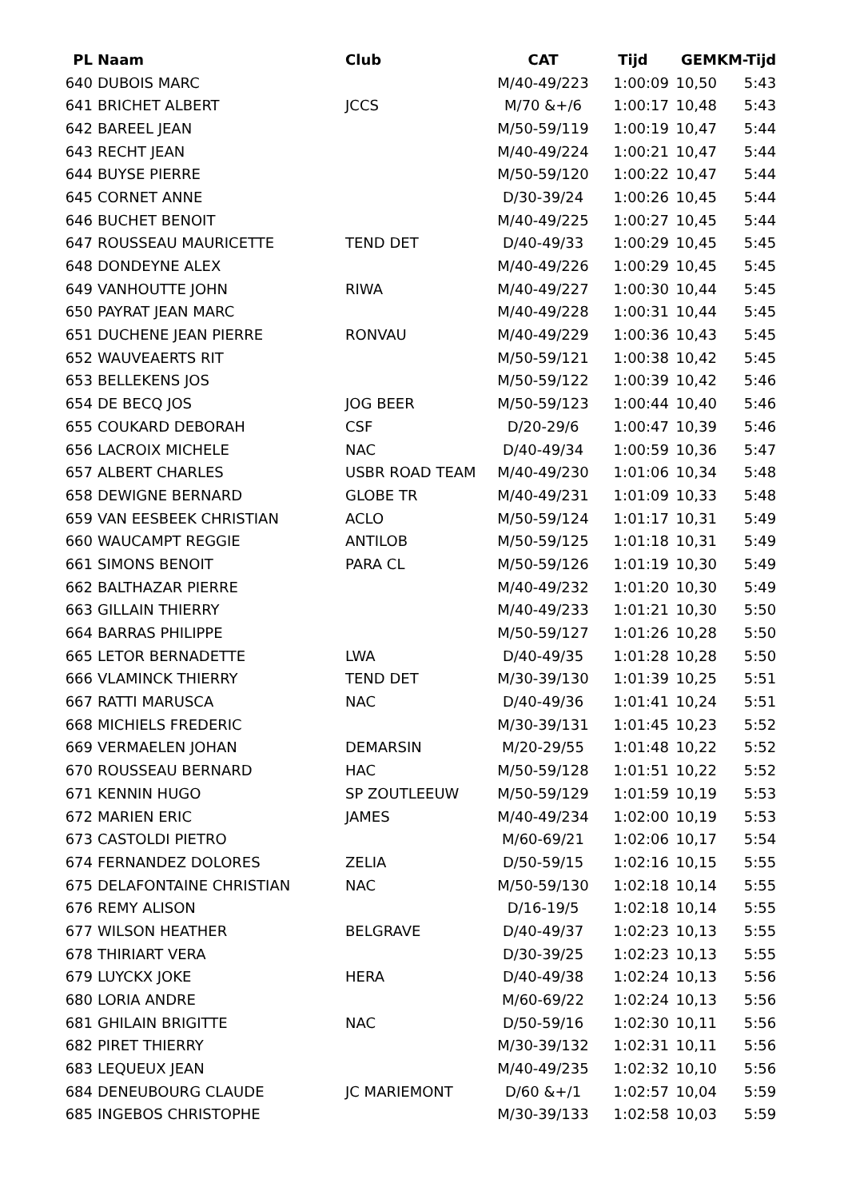| PL | Naam | Club | CAT | Tijd | GEM | KM-Tijd |
| --- | --- | --- | --- | --- | --- | --- |
| 640 | DUBOIS MARC | | M/40-49/223 | 1:00:09 | 10,50 | 5:43 |
| 641 | BRICHET ALBERT | JCCS | M/70 &+/6 | 1:00:17 | 10,48 | 5:43 |
| 642 | BAREEL JEAN | | M/50-59/119 | 1:00:19 | 10,47 | 5:44 |
| 643 | RECHT JEAN | | M/40-49/224 | 1:00:21 | 10,47 | 5:44 |
| 644 | BUYSE PIERRE | | M/50-59/120 | 1:00:22 | 10,47 | 5:44 |
| 645 | CORNET ANNE | | D/30-39/24 | 1:00:26 | 10,45 | 5:44 |
| 646 | BUCHET BENOIT | | M/40-49/225 | 1:00:27 | 10,45 | 5:44 |
| 647 | ROUSSEAU MAURICETTE | TEND DET | D/40-49/33 | 1:00:29 | 10,45 | 5:45 |
| 648 | DONDEYNE ALEX | | M/40-49/226 | 1:00:29 | 10,45 | 5:45 |
| 649 | VANHOUTTE JOHN | RIWA | M/40-49/227 | 1:00:30 | 10,44 | 5:45 |
| 650 | PAYRAT JEAN MARC | | M/40-49/228 | 1:00:31 | 10,44 | 5:45 |
| 651 | DUCHENE JEAN PIERRE | RONVAU | M/40-49/229 | 1:00:36 | 10,43 | 5:45 |
| 652 | WAUVEAERTS RIT | | M/50-59/121 | 1:00:38 | 10,42 | 5:45 |
| 653 | BELLEKENS JOS | | M/50-59/122 | 1:00:39 | 10,42 | 5:46 |
| 654 | DE BECQ JOS | JOG BEER | M/50-59/123 | 1:00:44 | 10,40 | 5:46 |
| 655 | COUKARD DEBORAH | CSF | D/20-29/6 | 1:00:47 | 10,39 | 5:46 |
| 656 | LACROIX MICHELE | NAC | D/40-49/34 | 1:00:59 | 10,36 | 5:47 |
| 657 | ALBERT CHARLES | USBR ROAD TEAM | M/40-49/230 | 1:01:06 | 10,34 | 5:48 |
| 658 | DEWIGNE BERNARD | GLOBE TR | M/40-49/231 | 1:01:09 | 10,33 | 5:48 |
| 659 | VAN EESBEEK CHRISTIAN | ACLO | M/50-59/124 | 1:01:17 | 10,31 | 5:49 |
| 660 | WAUCAMPT REGGIE | ANTILOB | M/50-59/125 | 1:01:18 | 10,31 | 5:49 |
| 661 | SIMONS BENOIT | PARA CL | M/50-59/126 | 1:01:19 | 10,30 | 5:49 |
| 662 | BALTHAZAR PIERRE | | M/40-49/232 | 1:01:20 | 10,30 | 5:49 |
| 663 | GILLAIN THIERRY | | M/40-49/233 | 1:01:21 | 10,30 | 5:50 |
| 664 | BARRAS PHILIPPE | | M/50-59/127 | 1:01:26 | 10,28 | 5:50 |
| 665 | LETOR BERNADETTE | LWA | D/40-49/35 | 1:01:28 | 10,28 | 5:50 |
| 666 | VLAMINCK THIERRY | TEND DET | M/30-39/130 | 1:01:39 | 10,25 | 5:51 |
| 667 | RATTI MARUSCA | NAC | D/40-49/36 | 1:01:41 | 10,24 | 5:51 |
| 668 | MICHIELS FREDERIC | | M/30-39/131 | 1:01:45 | 10,23 | 5:52 |
| 669 | VERMAELEN JOHAN | DEMARSIN | M/20-29/55 | 1:01:48 | 10,22 | 5:52 |
| 670 | ROUSSEAU BERNARD | HAC | M/50-59/128 | 1:01:51 | 10,22 | 5:52 |
| 671 | KENNIN HUGO | SP ZOUTLEEUW | M/50-59/129 | 1:01:59 | 10,19 | 5:53 |
| 672 | MARIEN ERIC | JAMES | M/40-49/234 | 1:02:00 | 10,19 | 5:53 |
| 673 | CASTOLDI PIETRO | | M/60-69/21 | 1:02:06 | 10,17 | 5:54 |
| 674 | FERNANDEZ DOLORES | ZELIA | D/50-59/15 | 1:02:16 | 10,15 | 5:55 |
| 675 | DELAFONTAINE CHRISTIAN | NAC | M/50-59/130 | 1:02:18 | 10,14 | 5:55 |
| 676 | REMY ALISON | | D/16-19/5 | 1:02:18 | 10,14 | 5:55 |
| 677 | WILSON HEATHER | BELGRAVE | D/40-49/37 | 1:02:23 | 10,13 | 5:55 |
| 678 | THIRIART VERA | | D/30-39/25 | 1:02:23 | 10,13 | 5:55 |
| 679 | LUYCKX JOKE | HERA | D/40-49/38 | 1:02:24 | 10,13 | 5:56 |
| 680 | LORIA ANDRE | | M/60-69/22 | 1:02:24 | 10,13 | 5:56 |
| 681 | GHILAIN BRIGITTE | NAC | D/50-59/16 | 1:02:30 | 10,11 | 5:56 |
| 682 | PIRET THIERRY | | M/30-39/132 | 1:02:31 | 10,11 | 5:56 |
| 683 | LEQUEUX JEAN | | M/40-49/235 | 1:02:32 | 10,10 | 5:56 |
| 684 | DENEUBOURG CLAUDE | JC MARIEMONT | D/60 &+/1 | 1:02:57 | 10,04 | 5:59 |
| 685 | INGEBOS CHRISTOPHE | | M/30-39/133 | 1:02:58 | 10,03 | 5:59 |